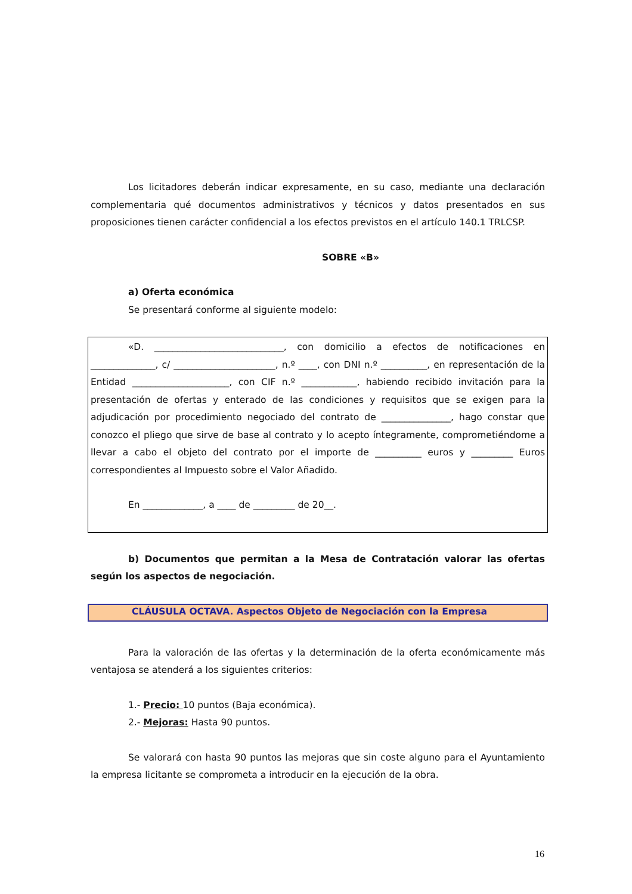Los licitadores deberán indicar expresamente, en su caso, mediante una declaración complementaria qué documentos administrativos y técnicos y datos presentados en sus proposiciones tienen carácter confidencial a los efectos previstos en el artículo 140.1 TRLCSP.
SOBRE «B»
a) Oferta económica
Se presentará conforme al siguiente modelo:
«D. ____________________________, con domicilio a efectos de notificaciones en ______________, c/ ______________________, n.º ____, con DNI n.º __________, en representación de la Entidad _____________________, con CIF n.º ____________, habiendo recibido invitación para la presentación de ofertas y enterado de las condiciones y requisitos que se exigen para la adjudicación por procedimiento negociado del contrato de _______________, hago constar que conozco el pliego que sirve de base al contrato y lo acepto íntegramente, comprometiéndome a llevar a cabo el objeto del contrato por el importe de __________ euros y _________ Euros correspondientes al Impuesto sobre el Valor Añadido.
En _____________, a ____ de _________ de 20__.
b) Documentos que permitan a la Mesa de Contratación valorar las ofertas según los aspectos de negociación.
CLÁUSULA OCTAVA. Aspectos Objeto de Negociación con la Empresa
Para la valoración de las ofertas y la determinación de la oferta económicamente más ventajosa se atenderá a los siguientes criterios:
1.- Precio: 10 puntos (Baja económica).
2.- Mejoras: Hasta 90 puntos.
Se valorará con hasta 90 puntos las mejoras que sin coste alguno para el Ayuntamiento la empresa licitante se comprometa a introducir en la ejecución de la obra.
16